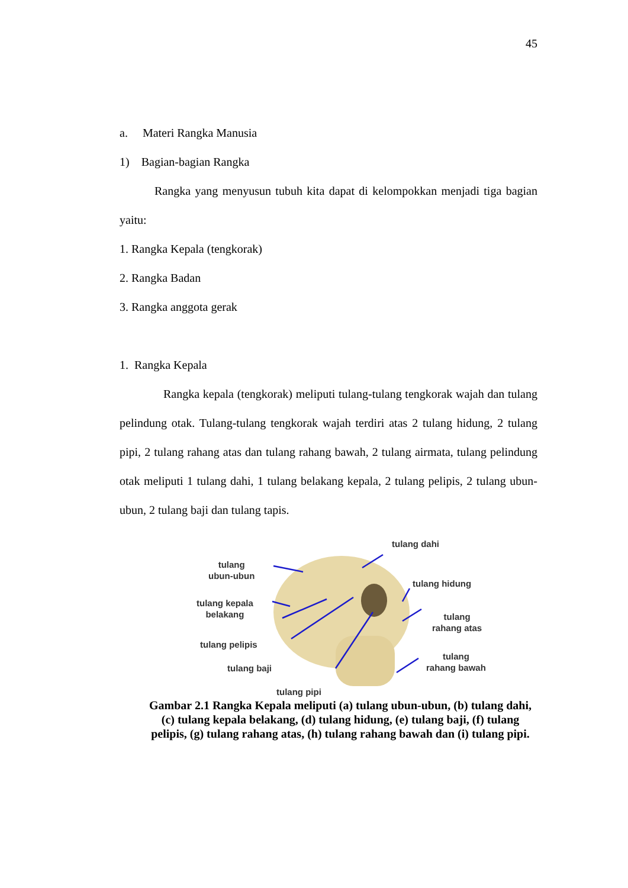45
a. Materi Rangka Manusia
1) Bagian-bagian Rangka
Rangka yang menyusun tubuh kita dapat di kelompokkan menjadi tiga bagian yaitu:
1. Rangka Kepala (tengkorak)
2. Rangka Badan
3. Rangka anggota gerak
1. Rangka Kepala
Rangka kepala (tengkorak) meliputi tulang-tulang tengkorak wajah dan tulang pelindung otak. Tulang-tulang tengkorak wajah terdiri atas 2 tulang hidung, 2 tulang pipi, 2 tulang rahang atas dan tulang rahang bawah, 2 tulang airmata, tulang pelindung otak meliputi 1 tulang dahi, 1 tulang belakang kepala, 2 tulang pelipis, 2 tulang ubun-ubun, 2 tulang baji dan tulang tapis.
tulang
ubun-ubun
tulang dahi
tulang kepala
belakang
tulang hidung
tulang
rahang atas
tulang pelipis
tulang baji
tulang
rahang bawah
tulang pipi
Gambar 2.1 Rangka Kepala meliputi (a) tulang ubun-ubun, (b) tulang dahi, (c) tulang kepala belakang, (d) tulang hidung, (e) tulang baji, (f) tulang pelipis, (g) tulang rahang atas, (h) tulang rahang bawah dan (i) tulang pipi.